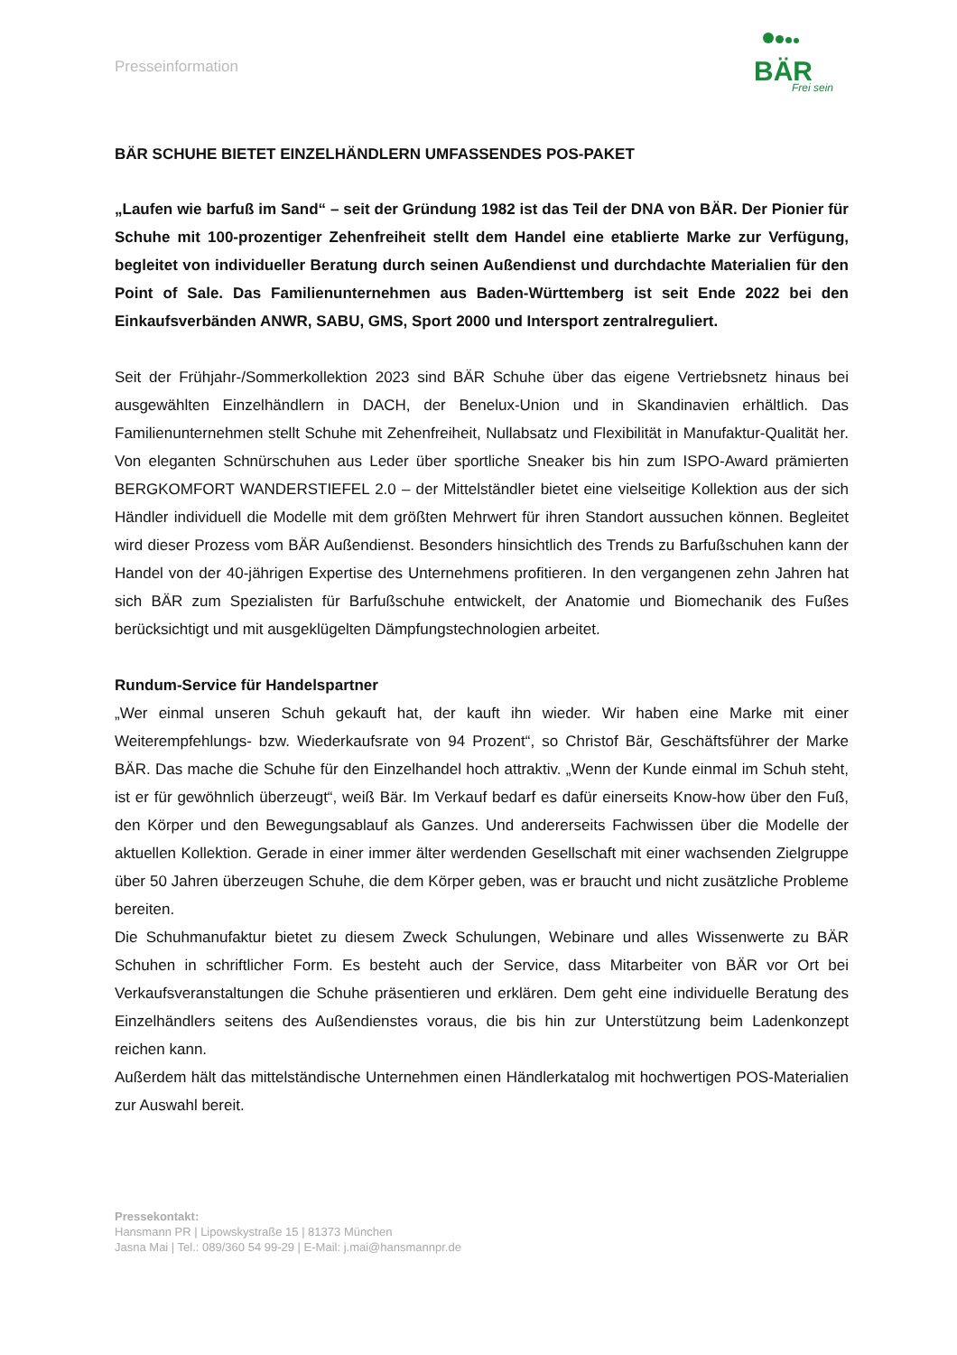Presseinformation
BÄR
Frei sein
BÄR SCHUHE BIETET EINZELHÄNDLERN UMFASSENDES POS-PAKET
„Laufen wie barfuß im Sand“ – seit der Gründung 1982 ist das Teil der DNA von BÄR. Der Pionier für Schuhe mit 100-prozentiger Zehenfreiheit stellt dem Handel eine etablierte Marke zur Verfügung, begleitet von individueller Beratung durch seinen Außendienst und durchdachte Materialien für den Point of Sale. Das Familienunternehmen aus Baden-Württemberg ist seit Ende 2022 bei den Einkaufsverbänden ANWR, SABU, GMS, Sport 2000 und Intersport zentralreguliert.
Seit der Frühjahr-/Sommerkollektion 2023 sind BÄR Schuhe über das eigene Vertriebsnetz hinaus bei ausgewählten Einzelhändlern in DACH, der Benelux-Union und in Skandinavien erhältlich. Das Familienunternehmen stellt Schuhe mit Zehenfreiheit, Nullabsatz und Flexibilität in Manufaktur-Qualität her. Von eleganten Schnürschuhen aus Leder über sportliche Sneaker bis hin zum ISPO-Award prämierten BERGKOMFORT WANDERSTIEFEL 2.0 – der Mittelständler bietet eine vielseitige Kollektion aus der sich Händler individuell die Modelle mit dem größten Mehrwert für ihren Standort aussuchen können. Begleitet wird dieser Prozess vom BÄR Außendienst. Besonders hinsichtlich des Trends zu Barfußschuhen kann der Handel von der 40-jährigen Expertise des Unternehmens profitieren. In den vergangenen zehn Jahren hat sich BÄR zum Spezialisten für Barfußschuhe entwickelt, der Anatomie und Biomechanik des Fußes berücksichtigt und mit ausgeklügelten Dämpfungstechnologien arbeitet.
Rundum-Service für Handelspartner
„Wer einmal unseren Schuh gekauft hat, der kauft ihn wieder. Wir haben eine Marke mit einer Weiterempfehlungs- bzw. Wiederkaufsrate von 94 Prozent“, so Christof Bär, Geschäftsführer der Marke BÄR. Das mache die Schuhe für den Einzelhandel hoch attraktiv. „Wenn der Kunde einmal im Schuh steht, ist er für gewöhnlich überzeugt“, weiß Bär. Im Verkauf bedarf es dafür einerseits Know-how über den Fuß, den Körper und den Bewegungsablauf als Ganzes. Und andererseits Fachwissen über die Modelle der aktuellen Kollektion. Gerade in einer immer älter werdenden Gesellschaft mit einer wachsenden Zielgruppe über 50 Jahren überzeugen Schuhe, die dem Körper geben, was er braucht und nicht zusätzliche Probleme bereiten.
Die Schuhmanufaktur bietet zu diesem Zweck Schulungen, Webinare und alles Wissenwerte zu BÄR Schuhen in schriftlicher Form. Es besteht auch der Service, dass Mitarbeiter von BÄR vor Ort bei Verkaufsveranstaltungen die Schuhe präsentieren und erklären. Dem geht eine individuelle Beratung des Einzelhändlers seitens des Außendienstes voraus, die bis hin zur Unterstützung beim Ladenkonzept reichen kann.
Außerdem hält das mittelständische Unternehmen einen Händlerkatalog mit hochwertigen POS-Materialien zur Auswahl bereit.
Pressekontakt:
Hansmann PR | Lipowskystraße 15 | 81373 München
Jasna Mai | Tel.: 089/360 54 99-29 | E-Mail: j.mai@hansmannpr.de